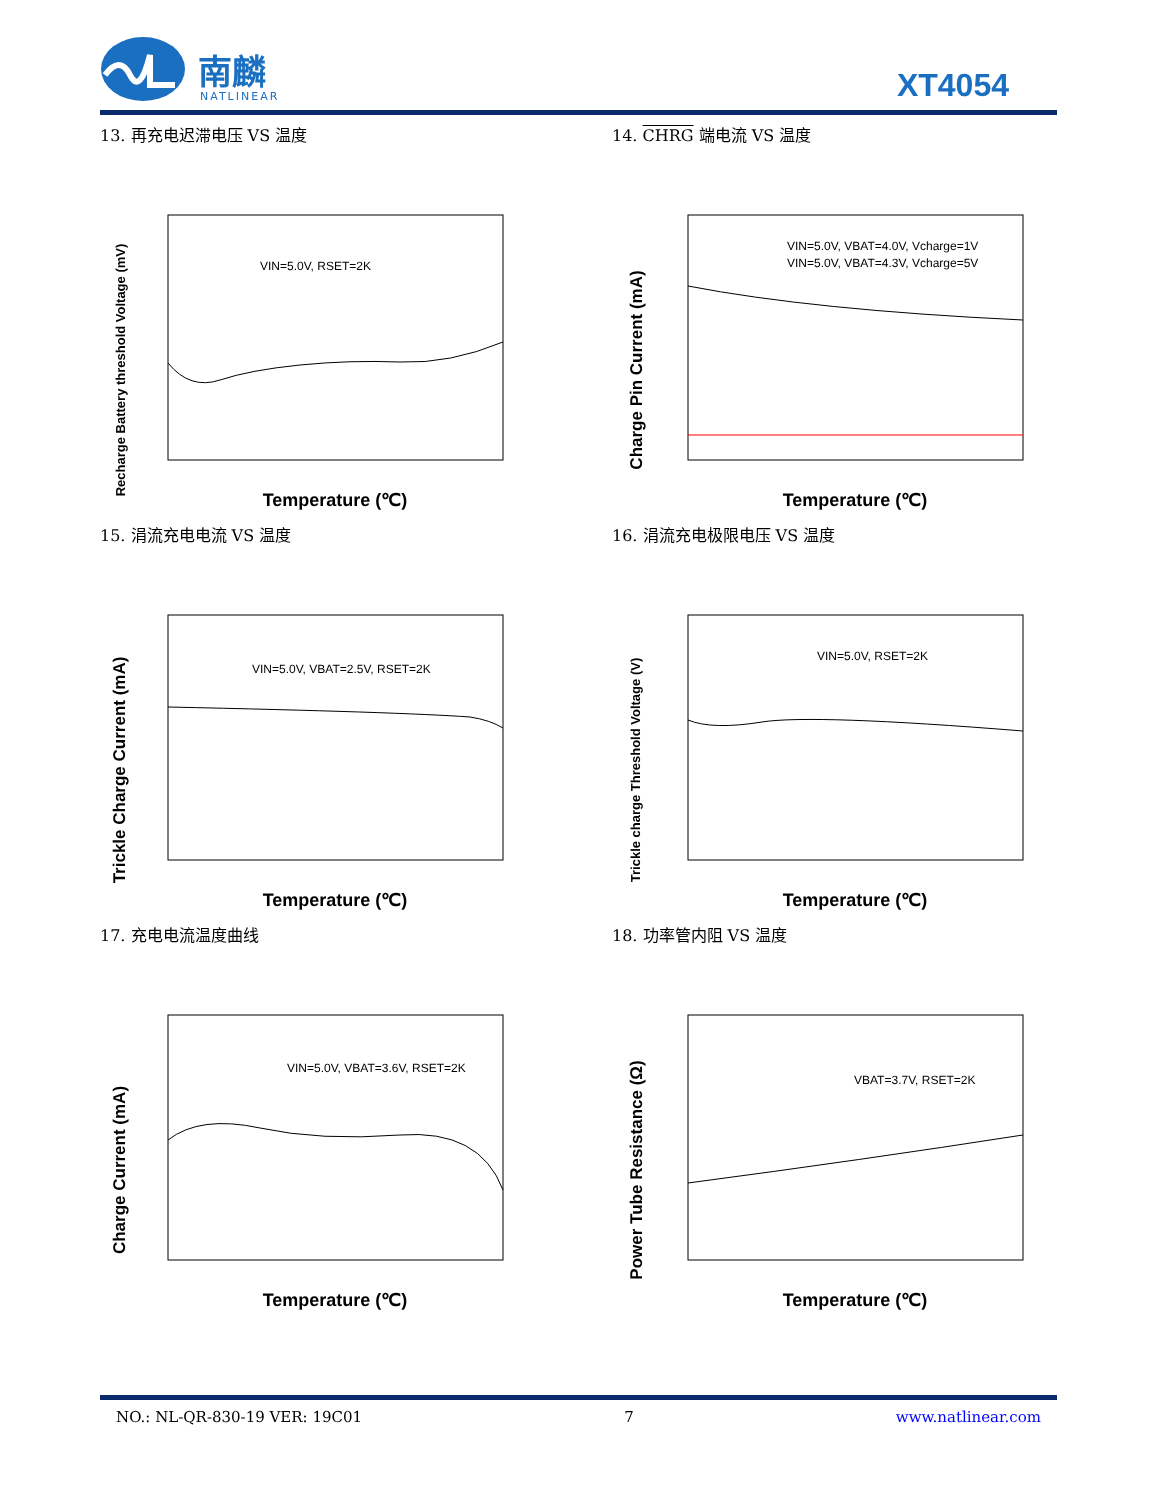南麟
NATLINEAR
XT4054
13. 再充电迟滞电压 VS 温度
Recharge Battery threshold Voltage (mV)
VIN=5.0V, RSET=2K
Temperature (℃)
14. CHRG 端电流 VS 温度
Charge Pin Current (mA)
VIN=5.0V, VBAT=4.0V, Vcharge=1V
VIN=5.0V, VBAT=4.3V, Vcharge=5V
Temperature (℃)
15. 涓流充电电流 VS 温度
Trickle Charge Current (mA)
VIN=5.0V, VBAT=2.5V, RSET=2K
Temperature (℃)
16. 涓流充电极限电压 VS 温度
Trickle charge Threshold Voltage (V)
VIN=5.0V, RSET=2K
Temperature (℃)
17. 充电电流温度曲线
Charge Current (mA)
VIN=5.0V, VBAT=3.6V, RSET=2K
Temperature (℃)
18. 功率管内阻 VS 温度
Power Tube Resistance (Ω)
VBAT=3.7V, RSET=2K
Temperature (℃)
NO.: NL-QR-830-19 VER: 19C01 7 www.natlinear.com